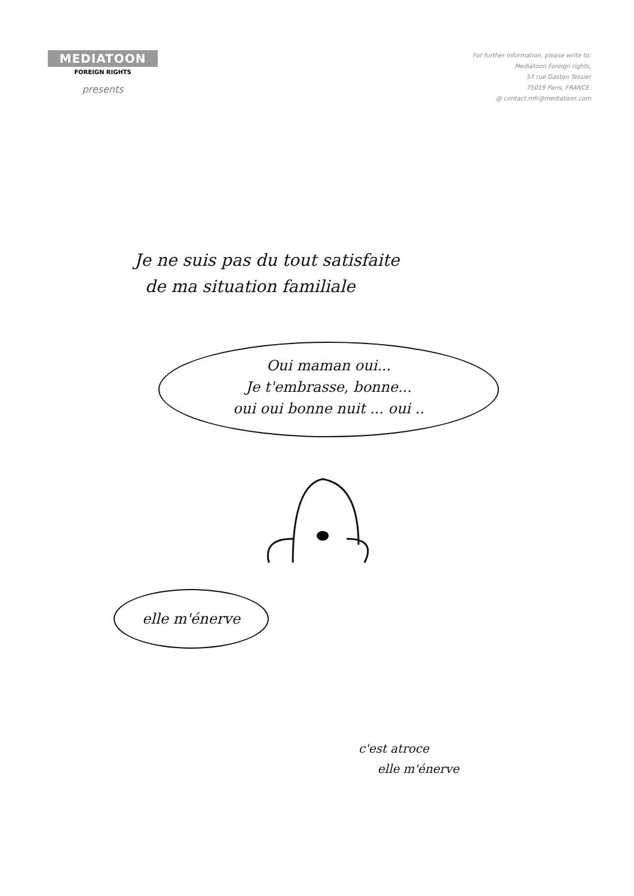MEDIATOON
FOREIGN RIGHTS
presents
For further information, please write to:
Mediatoon Foreign rights,
57 rue Gaston Tessier
75019 Paris, FRANCE.
@ contact.mfr@mediatoon.com
Je ne suis pas du tout satisfaite
de ma situation familiale
Oui maman oui...
Je t'embrasse, bonne...
oui oui bonne nuit ... oui ..
elle m'énerve
c'est atroce
elle m'énerve